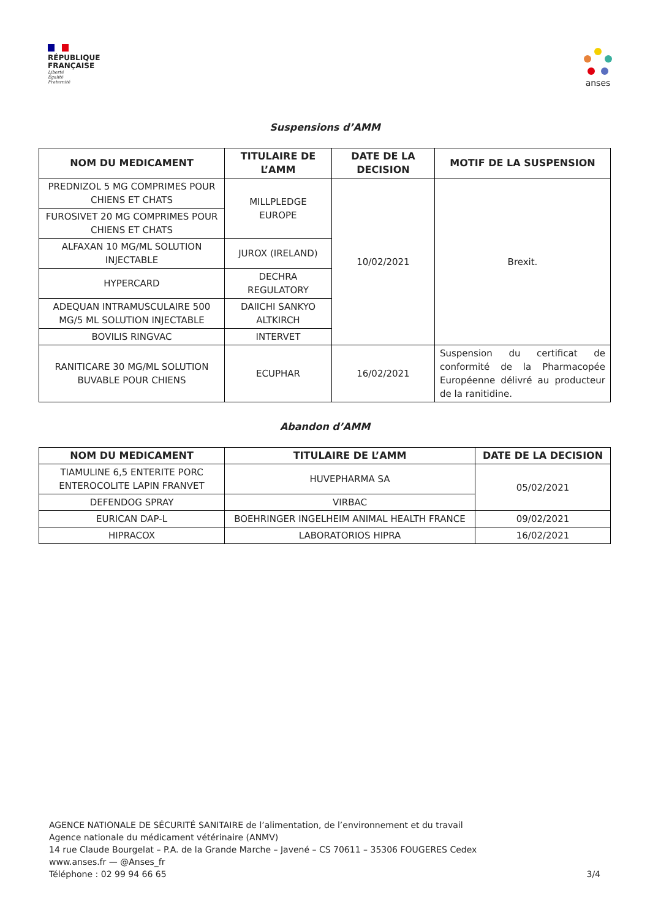RÉPUBLIQUE
FRANÇAISE
Liberté
Égalité
Fraternité
anses
Suspensions d’AMM
| NOM DU MEDICAMENT | TITULAIRE DE L’AMM | DATE DE LA DECISION | MOTIF DE LA SUSPENSION |
| --- | --- | --- | --- |
| PREDNIZOL 5 MG COMPRIMES POUR CHIENS ET CHATS | MILLPLEDGE EUROPE | 10/02/2021 | Brexit. |
| FUROSIVET 20 MG COMPRIMES POUR CHIENS ET CHATS | | | |
| ALFAXAN 10 MG/ML SOLUTION INJECTABLE | JUROX (IRELAND) | | |
| HYPERCARD | DECHRA REGULATORY | | |
| ADEQUAN INTRAMUSCULAIRE 500 MG/5 ML SOLUTION INJECTABLE | DAIICHI SANKYO ALTKIRCH | | |
| BOVILIS RINGVAC | INTERVET | | |
| RANITICARE 30 MG/ML SOLUTION BUVABLE POUR CHIENS | ECUPHAR | 16/02/2021 | Suspension du certificat de conformité de la Pharmacopée Européenne délivré au producteur de la ranitidine. |
Abandon d’AMM
| NOM DU MEDICAMENT | TITULAIRE DE L’AMM | DATE DE LA DECISION |
| --- | --- | --- |
| TIAMULINE 6,5 ENTERITE PORC ENTEROCOLITE LAPIN FRANVET | HUVEPHARMA SA | 05/02/2021 |
| DEFENDOG SPRAY | VIRBAC | |
| EURICAN DAP-L | BOEHRINGER INGELHEIM ANIMAL HEALTH FRANCE | 09/02/2021 |
| HIPRACOX | LABORATORIOS HIPRA | 16/02/2021 |
AGENCE NATIONALE DE SÉCURITÉ SANITAIRE de l’alimentation, de l’environnement et du travail
Agence nationale du médicament vétérinaire (ANMV)
14 rue Claude Bourgelat – P.A. de la Grande Marche – Javené – CS 70611 – 35306 FOUGERES Cedex
www.anses.fr — @Anses_fr
Téléphone : 02 99 94 66 65
3/4